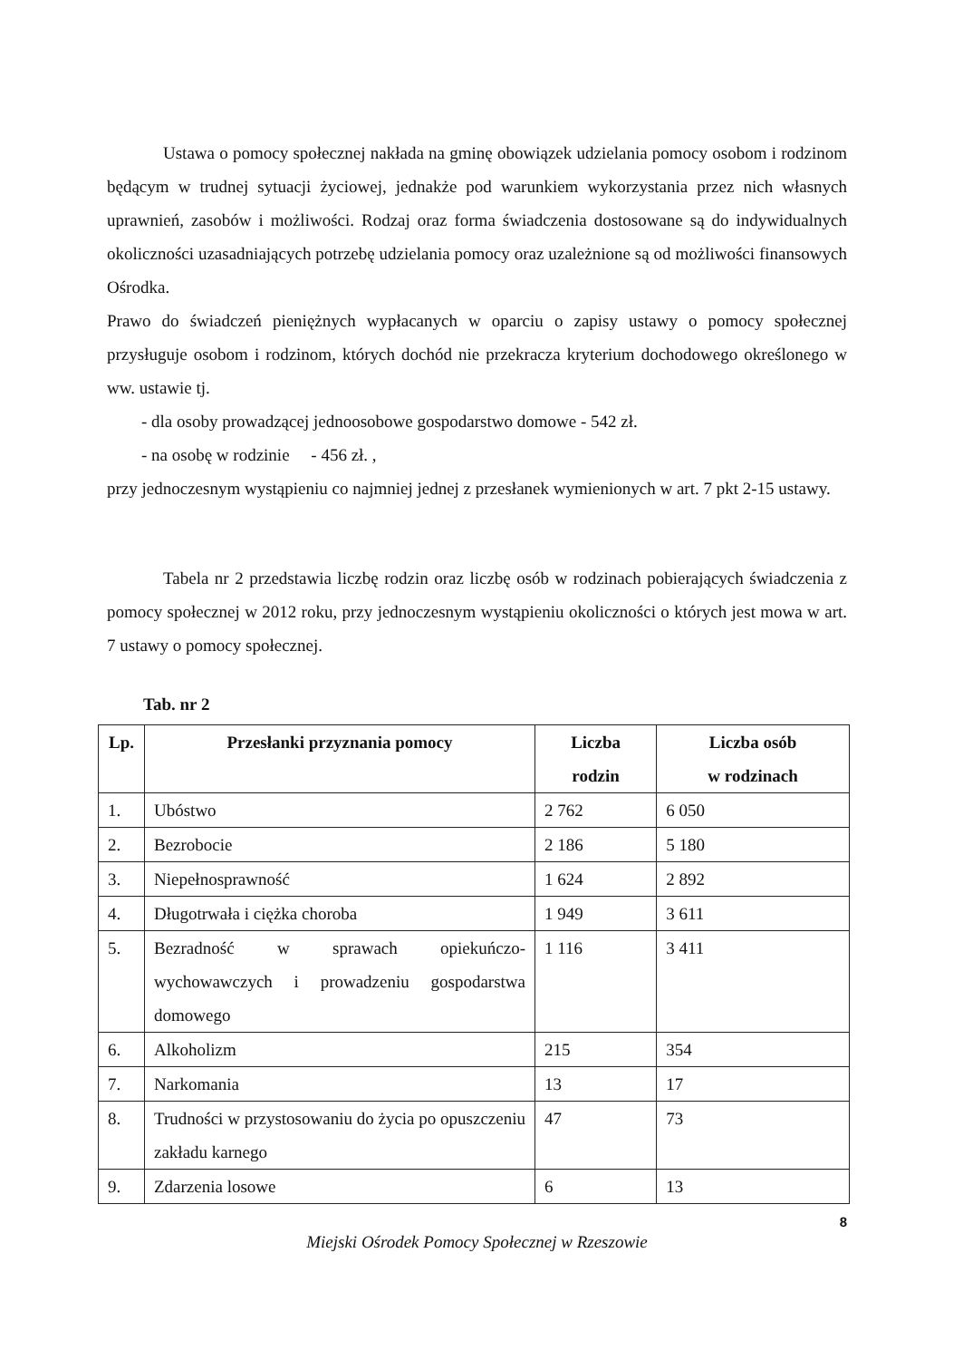Ustawa o pomocy społecznej nakłada na gminę obowiązek udzielania pomocy osobom i rodzinom będącym w trudnej sytuacji życiowej, jednakże pod warunkiem wykorzystania przez nich własnych uprawnień, zasobów i możliwości. Rodzaj oraz forma świadczenia dostosowane są do indywidualnych okoliczności uzasadniających potrzebę udzielania pomocy oraz uzależnione są od możliwości finansowych Ośrodka.
Prawo do świadczeń pieniężnych wypłacanych w oparciu o zapisy ustawy o pomocy społecznej przysługuje osobom i rodzinom, których dochód nie przekracza kryterium dochodowego określonego w ww. ustawie tj.
- dla osoby prowadzącej jednoosobowe gospodarstwo domowe - 542 zł.
- na osobę w rodzinie - 456 zł. ,
przy jednoczesnym wystąpieniu co najmniej jednej z przesłanek wymienionych w art. 7 pkt 2-15 ustawy.
Tabela nr 2 przedstawia liczbę rodzin oraz liczbę osób w rodzinach pobierających świadczenia z pomocy społecznej w 2012 roku, przy jednoczesnym wystąpieniu okoliczności o których jest mowa w art. 7 ustawy o pomocy społecznej.
Tab. nr 2
| Lp. | Przesłanki przyznania pomocy | Liczba rodzin | Liczba osób w rodzinach |
| --- | --- | --- | --- |
| 1. | Ubóstwo | 2 762 | 6 050 |
| 2. | Bezrobocie | 2 186 | 5 180 |
| 3. | Niepełnosprawność | 1 624 | 2 892 |
| 4. | Długotrwała i ciężka choroba | 1 949 | 3 611 |
| 5. | Bezradność w sprawach opiekuńczo-wychowawczych i prowadzeniu gospodarstwa domowego | 1 116 | 3 411 |
| 6. | Alkoholizm | 215 | 354 |
| 7. | Narkomania | 13 | 17 |
| 8. | Trudności w przystosowaniu do życia po opuszczeniu zakładu karnego | 47 | 73 |
| 9. | Zdarzenia losowe | 6 | 13 |
8
Miejski Ośrodek Pomocy Społecznej w Rzeszowie